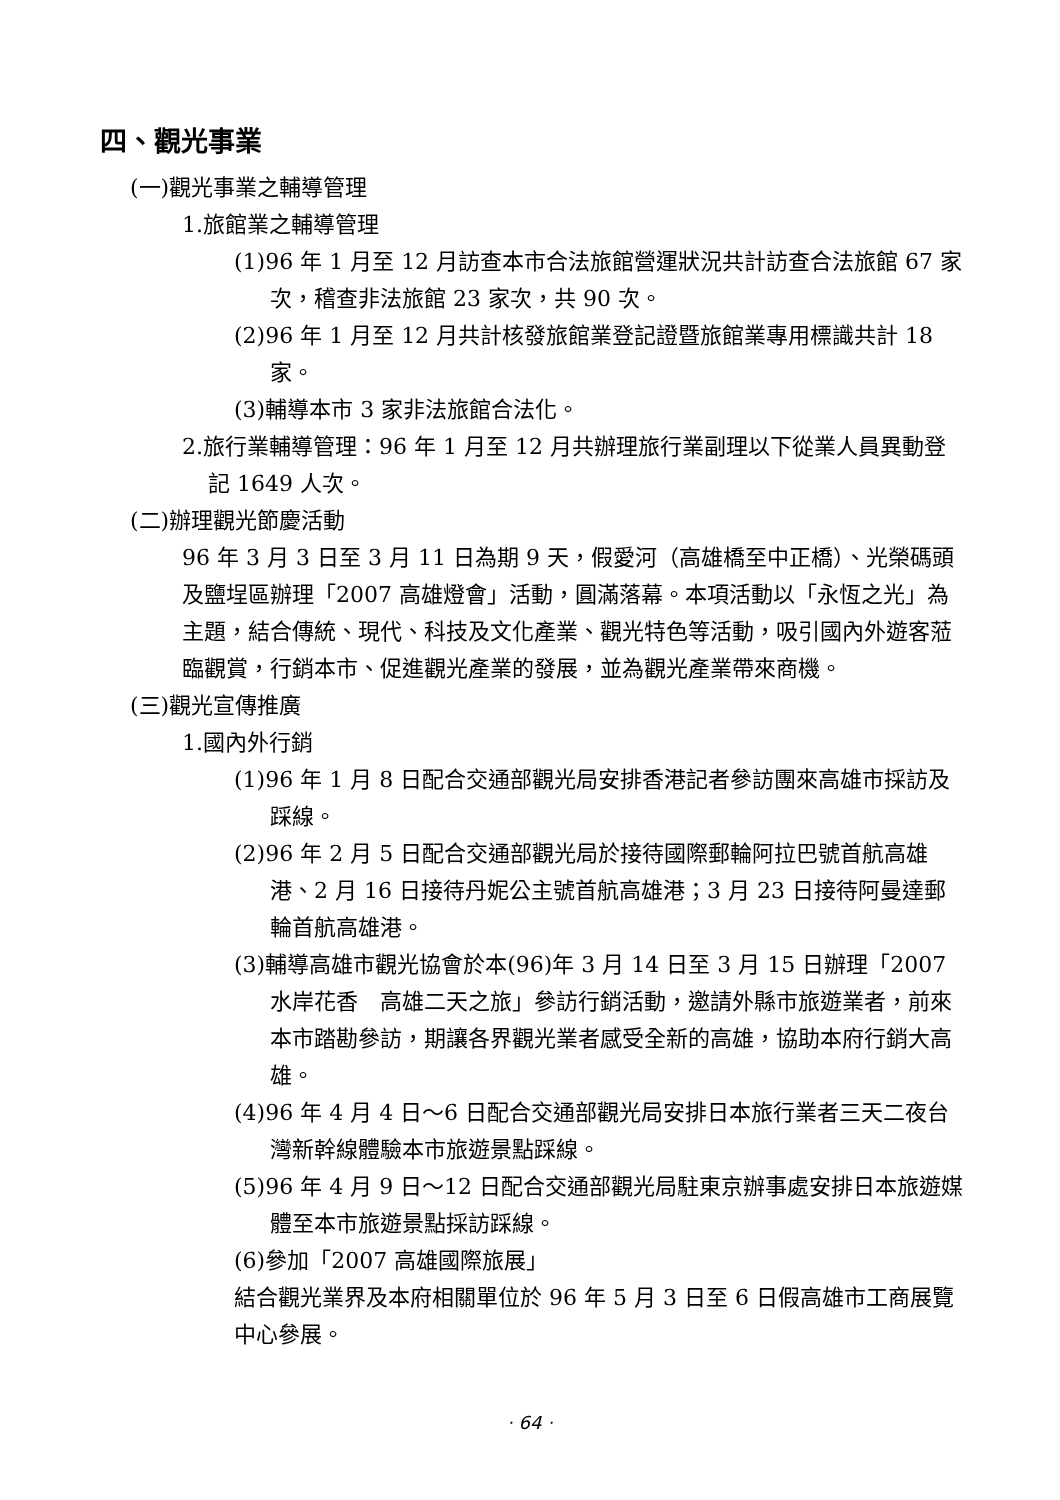四、觀光事業
(一)觀光事業之輔導管理
1.旅館業之輔導管理
(1)96 年 1 月至 12 月訪查本市合法旅館營運狀況共計訪查合法旅館 67 家次，稽查非法旅館 23 家次，共 90 次。
(2)96 年 1 月至 12 月共計核發旅館業登記證暨旅館業專用標識共計 18 家。
(3)輔導本市 3 家非法旅館合法化。
2.旅行業輔導管理：96 年 1 月至 12 月共辦理旅行業副理以下從業人員異動登記 1649 人次。
(二)辦理觀光節慶活動
96 年 3 月 3 日至 3 月 11 日為期 9 天，假愛河（高雄橋至中正橋）、光榮碼頭及鹽埕區辦理「2007 高雄燈會」活動，圓滿落幕。本項活動以「永恆之光」為主題，結合傳統、現代、科技及文化產業、觀光特色等活動，吸引國內外遊客蒞臨觀賞，行銷本市、促進觀光產業的發展，並為觀光產業帶來商機。
(三)觀光宣傳推廣
1.國內外行銷
(1)96 年 1 月 8 日配合交通部觀光局安排香港記者參訪團來高雄市採訪及踩線。
(2)96 年 2 月 5 日配合交通部觀光局於接待國際郵輪阿拉巴號首航高雄港、2 月 16 日接待丹妮公主號首航高雄港；3 月 23 日接待阿曼達郵輪首航高雄港。
(3)輔導高雄市觀光協會於本(96)年 3 月 14 日至 3 月 15 日辦理「2007 水岸花香　高雄二天之旅」參訪行銷活動，邀請外縣市旅遊業者，前來本市踏勘參訪，期讓各界觀光業者感受全新的高雄，協助本府行銷大高雄。
(4)96 年 4 月 4 日～6 日配合交通部觀光局安排日本旅行業者三天二夜台灣新幹線體驗本市旅遊景點踩線。
(5)96 年 4 月 9 日～12 日配合交通部觀光局駐東京辦事處安排日本旅遊媒體至本市旅遊景點採訪踩線。
(6)參加「2007 高雄國際旅展」
結合觀光業界及本府相關單位於 96 年 5 月 3 日至 6 日假高雄市工商展覽中心參展。
· 64 ·